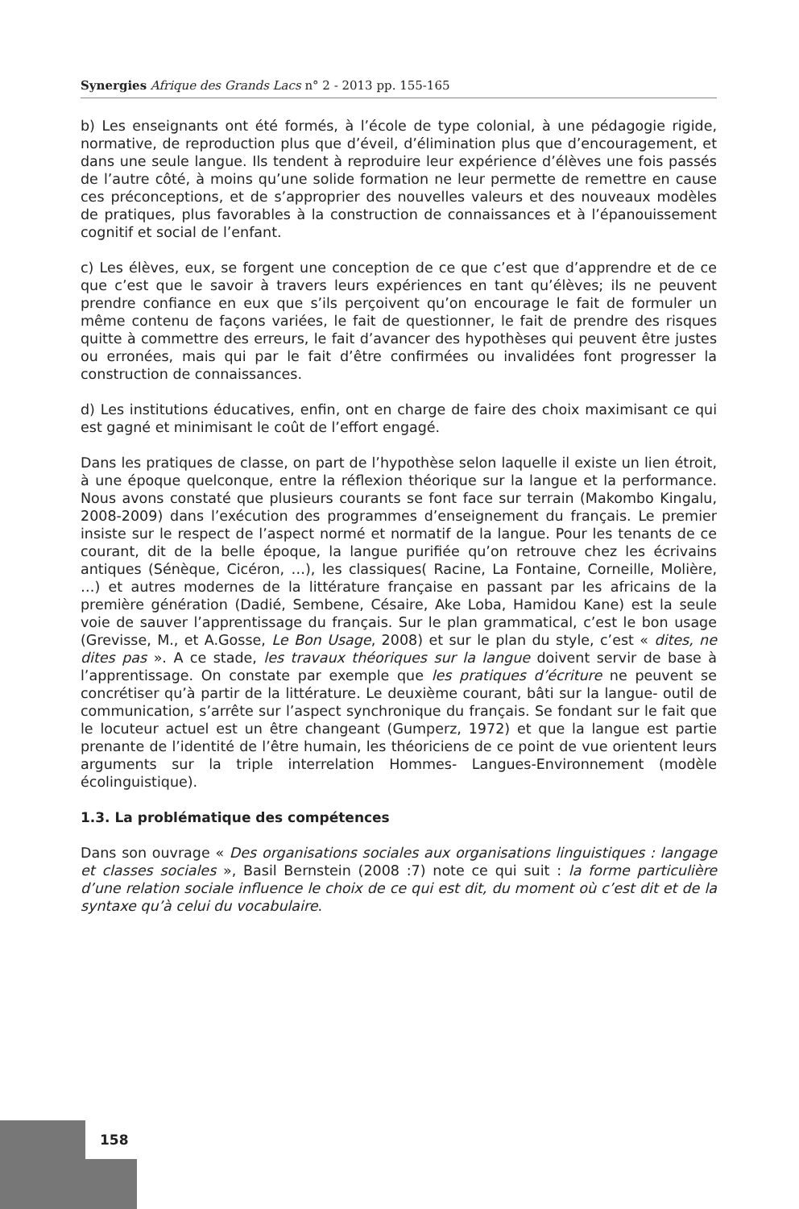Synergies Afrique des Grands Lacs n° 2 - 2013 pp. 155-165
b) Les enseignants ont été formés, à l’école de type colonial, à une pédagogie rigide, normative, de reproduction plus que d’éveil, d’élimination plus que d’encouragement, et dans une seule langue. Ils tendent à reproduire leur expérience d’élèves une fois passés de l’autre côté, à moins qu’une solide formation ne leur permette de remettre en cause ces préconceptions, et de s’approprier des nouvelles valeurs et des nouveaux modèles de pratiques, plus favorables à la construction de connaissances et à l’épanouissement cognitif et social de l’enfant.
c) Les élèves, eux, se forgent une conception de ce que c’est que d’apprendre et de ce que c’est que le savoir à travers leurs expériences en tant qu’élèves; ils ne peuvent prendre confiance en eux que s’ils perçoivent qu’on encourage le fait de formuler un même contenu de façons variées, le fait de questionner, le fait de prendre des risques quitte à commettre des erreurs, le fait d’avancer des hypothèses qui peuvent être justes ou erronées, mais qui par le fait d’être confirmées ou invalidées font progresser la construction de connaissances.
d) Les institutions éducatives, enfin, ont en charge de faire des choix maximisant ce qui est gagné et minimisant le coût de l’effort engagé.
Dans les pratiques de classe, on part de l’hypothèse selon laquelle il existe un lien étroit, à une époque quelconque, entre la réflexion théorique sur la langue et la performance. Nous avons constaté que plusieurs courants se font face sur terrain (Makombo Kingalu, 2008-2009) dans l’exécution des programmes d’enseignement du français. Le premier insiste sur le respect de l’aspect normé et normatif de la langue. Pour les tenants de ce courant, dit de la belle époque, la langue purifiée qu’on retrouve chez les écrivains antiques (Sénèque, Cicéron, …), les classiques( Racine, La Fontaine, Corneille, Molière, …) et autres modernes de la littérature française en passant par les africains de la première génération (Dadié, Sembene, Césaire, Ake Loba, Hamidou Kane) est la seule voie de sauver l’apprentissage du français. Sur le plan grammatical, c’est le bon usage (Grevisse, M., et A.Gosse, Le Bon Usage, 2008) et sur le plan du style, c’est « dites, ne dites pas ». A ce stade, les travaux théoriques sur la langue doivent servir de base à l’apprentissage. On constate par exemple que les pratiques d’écriture ne peuvent se concrétiser qu’à partir de la littérature. Le deuxième courant, bâti sur la langue- outil de communication, s’arrête sur l’aspect synchronique du français. Se fondant sur le fait que le locuteur actuel est un être changeant (Gumperz, 1972) et que la langue est partie prenante de l’identité de l’être humain, les théoriciens de ce point de vue orientent leurs arguments sur la triple interrelation Hommes- Langues-Environnement (modèle écolinguistique).
1.3. La problématique des compétences
Dans son ouvrage « Des organisations sociales aux organisations linguistiques : langage et classes sociales », Basil Bernstein (2008 :7) note ce qui suit : la forme particulière d’une relation sociale influence le choix de ce qui est dit, du moment où c’est dit et de la syntaxe qu’à celui du vocabulaire.
158